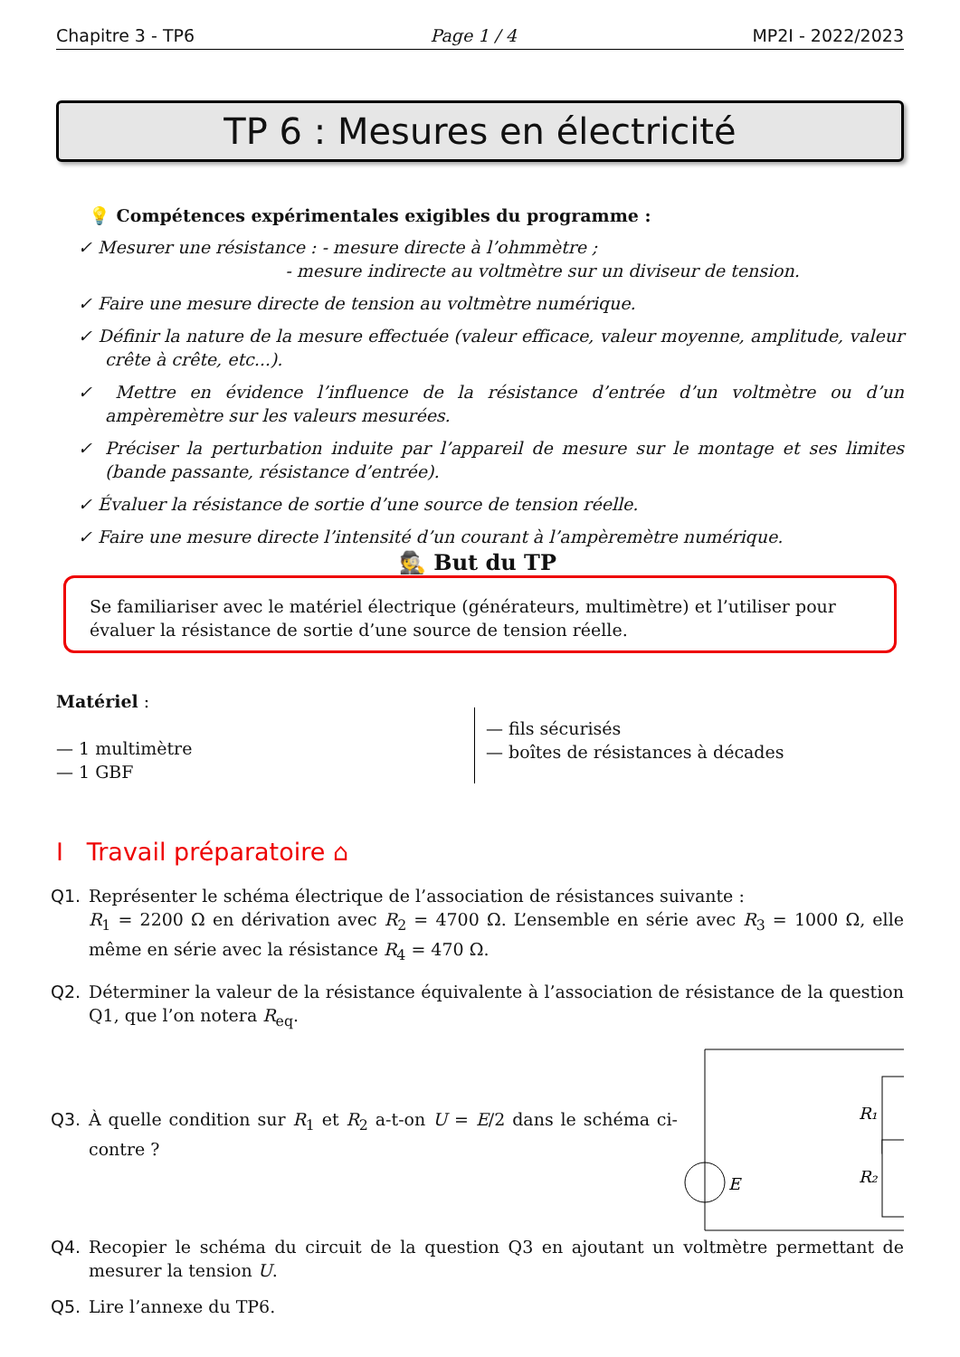Chapitre 3 - TP6 Page 1 / 4 MP2I - 2022/2023
TP 6 : Mesures en électricité
💡 Compétences expérimentales exigibles du programme :
✓ Mesurer une résistance : - mesure directe à l’ohmmètre ;
- mesure indirecte au voltmètre sur un diviseur de tension.
✓ Faire une mesure directe de tension au voltmètre numérique.
✓ Définir la nature de la mesure effectuée (valeur efficace, valeur moyenne, amplitude, valeur crête à crête, etc...).
✓ Mettre en évidence l’influence de la résistance d’entrée d’un voltmètre ou d’un ampèremètre sur les valeurs mesurées.
✓ Préciser la perturbation induite par l’appareil de mesure sur le montage et ses limites (bande passante, résistance d’entrée).
✓ Évaluer la résistance de sortie d’une source de tension réelle.
✓ Faire une mesure directe l’intensité d’un courant à l’ampèremètre numérique.
🕵 But du TP
Se familiariser avec le matériel électrique (générateurs, multimètre) et l’utiliser pour évaluer la résistance de sortie d’une source de tension réelle.
Matériel :
— 1 multimètre
— 1 GBF
— fils sécurisés
— boîtes de résistances à décades
I Travail préparatoire ⌂
Q1. Représenter le schéma électrique de l’association de résistances suivante :
R<sub>1</sub> = 2200 Ω en dérivation avec R<sub>2</sub> = 4700 Ω. L’ensemble en série avec R<sub>3</sub> = 1000 Ω, elle même en série avec la résistance R<sub>4</sub> = 470 Ω.
Q2. Déterminer la valeur de la résistance équivalente à l’association de résistance de la question Q1, que l’on notera R<sub>eq</sub>.
Q3. À quelle condition sur R<sub>1</sub> et R<sub>2</sub> a-t-on U = E/2 dans le schéma ci-contre ?
E
R₁
R₂
U
Q4. Recopier le schéma du circuit de la question Q3 en ajoutant un voltmètre permettant de mesurer la tension U.
Q5. Lire l’annexe du TP6.